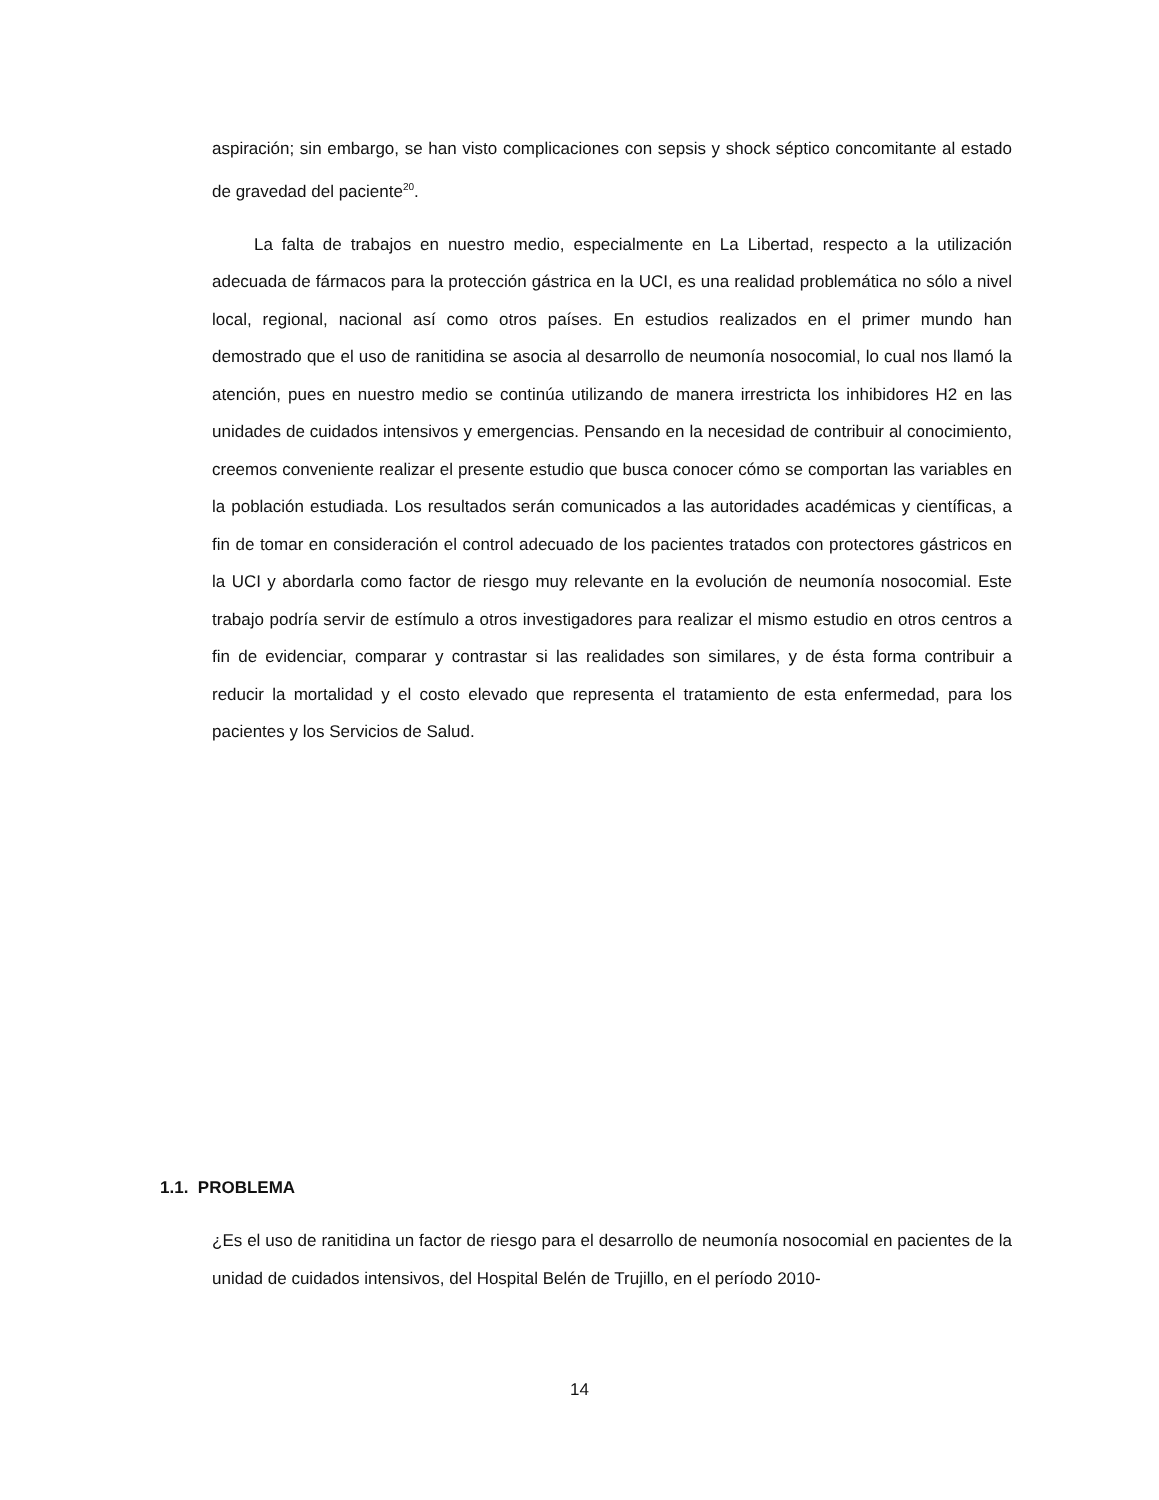aspiración; sin embargo, se han visto complicaciones con sepsis y shock séptico concomitante al estado de gravedad del paciente<sup>20</sup>.
La falta de trabajos en nuestro medio, especialmente en La Libertad, respecto a la utilización adecuada de fármacos para la protección gástrica en la UCI, es una realidad problemática no sólo a nivel local, regional, nacional así como otros países. En estudios realizados en el primer mundo han demostrado que el uso de ranitidina se asocia al desarrollo de neumonía nosocomial, lo cual nos llamó la atención, pues en nuestro medio se continúa utilizando de manera irrestricta los inhibidores H2 en las unidades de cuidados intensivos y emergencias. Pensando en la necesidad de contribuir al conocimiento, creemos conveniente realizar el presente estudio que busca conocer cómo se comportan las variables en la población estudiada. Los resultados serán comunicados a las autoridades académicas y científicas, a fin de tomar en consideración el control adecuado de los pacientes tratados con protectores gástricos en la UCI y abordarla como factor de riesgo muy relevante en la evolución de neumonía nosocomial. Este trabajo podría servir de estímulo a otros investigadores para realizar el mismo estudio en otros centros a fin de evidenciar, comparar y contrastar si las realidades son similares, y de ésta forma contribuir a reducir la mortalidad y el costo elevado que representa el tratamiento de esta enfermedad, para los pacientes y los Servicios de Salud.
1.1. PROBLEMA
¿Es el uso de ranitidina un factor de riesgo para el desarrollo de neumonía nosocomial en pacientes de la unidad de cuidados intensivos, del Hospital Belén de Trujillo, en el período 2010-
14